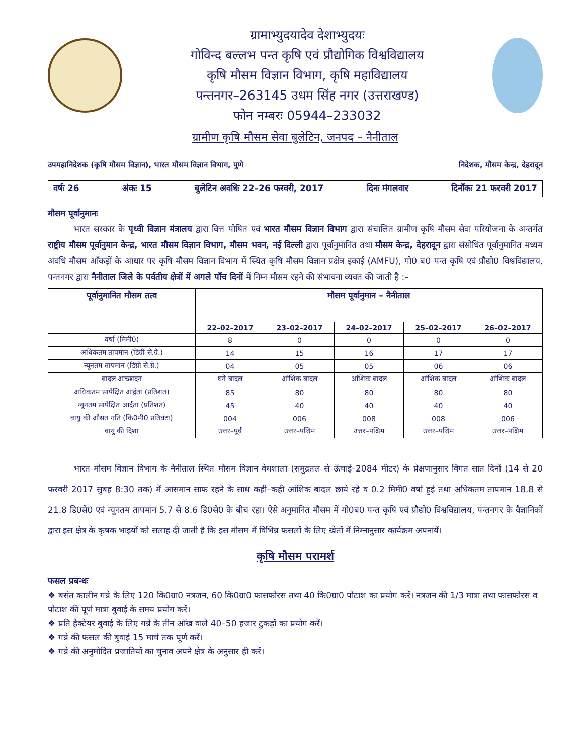ग्रामाभ्युदयादेव देशाभ्युदयः
गोविन्द बल्लभ पन्त कृषि एवं प्रौद्योगिक विश्वविद्यालय
कृषि मौसम विज्ञान विभाग, कृषि महाविद्यालय
पन्तनगर–263145 उधम सिंह नगर (उत्तराखण्ड)
फोन नम्बरः 05944–233032
ग्रामीण कृषि मौसम सेवा बुलेटिन, जनपद – नैनीताल
उपमहानिदेशक (कृषि मौसम विज्ञान), भारत मौसम विज्ञान विभाग, पुणे निदेशक, मौसम केन्द्र, देहरादून
वर्षः 26 अंकः 15 बुलेटिन अवधिः 22–26 फरवरी, 2017 दिनः मंगलवार दिनाँकः 21 फरवरी 2017
मौसम पूर्वानुमानः
   भारत सरकार के पृथ्वी विज्ञान मंत्रालय द्वारा वित्त पोषित एवं भारत मौसम विज्ञान विभाग द्वारा संचालित ग्रामीण कृषि मौसम सेवा परियोजना के अन्तर्गत राष्ट्रीय मौसम पूर्वानुमान केन्द्र, भारत मौसम विज्ञान विभाग, मौसम भवन, नई दिल्ली द्वारा पूर्वानुमानित तथा मौसम केन्द्र, देहरादून द्वारा संसोधित पूर्वानुमानित मध्यम अवधि मौसम आँकड़ों के आधार पर कृषि मौसम विज्ञान विभाग में स्थित कृषि मौसम विज्ञान प्रक्षेत्र इकाई (AMFU), गो0 ब0 पन्त कृषि एवं प्रौद्यो0 विश्वविद्यालय, पन्तनगर द्वारा नैनीताल जिले के पर्वतीय क्षेत्रों में अगले पाँच दिनों में निम्न मौसम रहने की संभावना व्यक्त की जाती है :–
| पूर्वानुमानित मौसम तत्व | मौसम पूर्वानुमान – नैनीताल | | | | |
| --- | --- | --- | --- | --- | --- |
| | 22–02–2017 | 23–02–2017 | 24–02–2017 | 25–02–2017 | 26–02–2017 |
| वर्षा (मिमी0) | 8 | 0 | 0 | 0 | 0 |
| अधिकतम तापमान (डिग्री से.ग्रे.) | 14 | 15 | 16 | 17 | 17 |
| न्यूनतम तापमान (डिग्री से.ग्रे.) | 04 | 05 | 05 | 06 | 06 |
| बादल आच्छादन | घने बादल | आंशिक बादल | आंशिक बादल | आंशिक बादल | आंशिक बादल |
| अधिकतम सापेक्षित आर्द्रता (प्रतिशत) | 85 | 80 | 80 | 80 | 80 |
| न्यूनतम सापेक्षित आर्द्रता (प्रतिशत) | 45 | 40 | 40 | 40 | 40 |
| वायु की औसत गति (कि0मी0 प्रतिघंटा) | 004 | 006 | 008 | 008 | 006 |
| वायु की दिशा | उत्तर–पूर्व | उत्तर–पश्चिम | उत्तर–पश्चिम | उत्तर–पश्चिम | उत्तर–पश्चिम |
   भारत मौसम विज्ञान विभाग के नैनीताल स्थित मौसम विज्ञान वेधशाला (समुद्रतल से ऊँचाई–2084 मीटर) के प्रेक्षणानुसार विगत सात दिनों (14 से 20 फरवरी 2017 सुबह 8:30 तक) में आसमान साफ रहने के साथ कही–कही आंशिक बादल छाये रहे व 0.2 मिमी0 वर्षा हुई तथा अधिकतम तापमान 18.8 से 21.8 डि0से0 एवं न्यूनतम तापमान 5.7 से 8.6 डि0से0 के बीच रहा। ऐसे अनुमानित मौसम में गो0ब0 पन्त कृषि एवं प्रौद्यो0 विश्वविद्यालय, पन्तनगर के वैज्ञानिकों द्वारा इस क्षेत्र के कृषक भाइयों को सलाह दी जाती है कि इस मौसम में विभिन्न फसलों के लिए खेतों में निम्नानुसार कार्यक्रम अपनायें।
कृषि मौसम परामर्श
फसल प्रबन्धः
❖ बसंत कालीन गन्ने के लिए 120 कि0ग्रा0 नत्रजन, 60 कि0ग्रा0 फासफोरस तथा 40 कि0ग्रा0 पोटाश का प्रयोग करें। नत्रजन की 1/3 मात्रा तथा फासफोरस व पोटाश की पूर्ण मात्रा बुवाई के समय प्रयोग करें।
❖ प्रति हैक्टेयर बुवाई के लिए गन्ने के तीन आँख वाले 40–50 हजार टुकड़ों का प्रयोग करें।
❖ गन्ने की फसल की बुवाई 15 मार्च तक पूर्ण करें।
❖ गन्ने की अनुमोदित प्रजातियों का चुनाव अपने क्षेत्र के अनुसार ही करें।